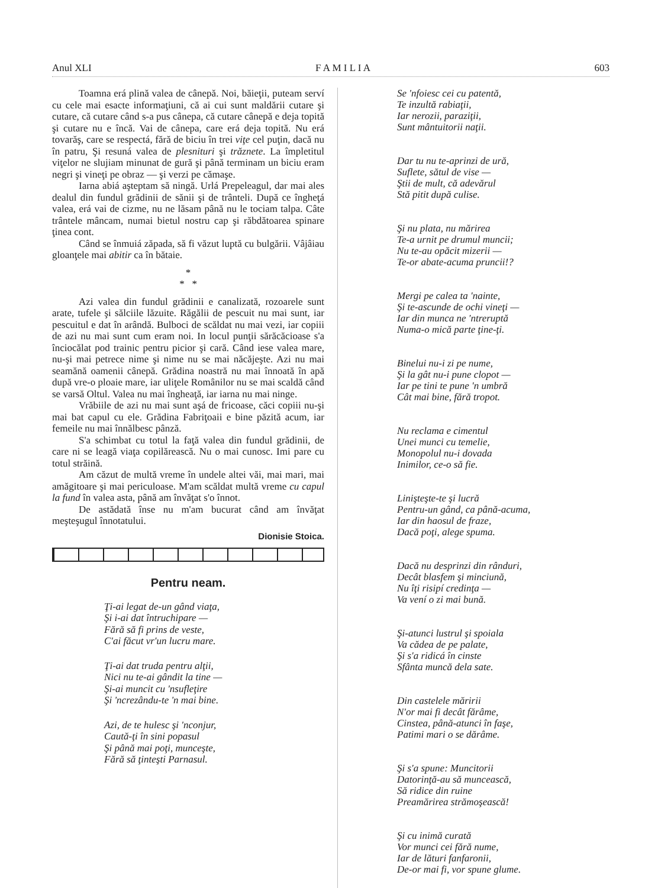Anul XLI F A M I L I A 603
Toamna erá plină valea de cânepă. Noi, băieţii, puteam serví cu cele mai esacte informaţiuni, că ai cui sunt maldării cutare şi cutare, că cutare când s-a pus cânepa, că cutare cânepă e deja topită şi cutare nu e încă. Vai de cânepa, care erá deja topită. Nu erá tovarăş, care se respectá, fără de biciu în trei viţe cel puţin, dacă nu în patru, Şi resuná valea de plesnituri şi trăznete. La împletitul viţelor ne slujiam minunat de gură şi până terminam un biciu eram negri şi vineţi pe obraz — şi verzi pe cămaşe.
Iarna abiá aşteptam să ningă. Urlá Prepeleagul, dar mai ales dealul din fundul grădinii de sănii şi de trânteli. După ce îngheţá valea, erá vai de cizme, nu ne lăsam până nu le tociam talpa. Câte trântele mâncam, numai bietul nostru cap şi răbdătoarea spinare ţinea cont.
Când se înmuiá zăpada, să fi văzut luptă cu bulgării. Vâjâiau gloanţele mai abitir ca în bătaie.
*
* *
Azi valea din fundul grădinii e canalizată, rozoarele sunt arate, tufele şi sălciile lăzuite. Răgălii de pescuit nu mai sunt, iar pescuitul e dat în arândă. Bulboci de scăldat nu mai vezi, iar copiii de azi nu mai sunt cum eram noi. In locul punţii sărăcăcioase s'a înciocălat pod trainic pentru picior şi cară. Când iese valea mare, nu-şi mai petrece nime şi nime nu se mai năcăjeşte. Azi nu mai seamănă oamenii cânepă. Grădina noastră nu mai înnoată în apă după vre-o ploaie mare, iar uliţele Românilor nu se mai scaldă când se varsă Oltul. Valea nu mai îngheaţă, iar iarna nu mai ninge.
Vrăbiile de azi nu mai sunt aşá de fricoase, căci copiii nu-şi mai bat capul cu ele. Grădina Fabriţoaii e bine păzită acum, iar femeile nu mai înnălbesc pânză.
S'a schimbat cu totul la faţă valea din fundul grădinii, de care ni se leagă viaţa copilărească. Nu o mai cunosc. Imi pare cu totul străină.
Am căzut de multă vreme în undele altei văi, mai mari, mai amăgitoare şi mai periculoase. M'am scăldat multă vreme cu capul la fund în valea asta, până am învăţat s'o înnot.
De astădată înse nu m'am bucurat când am învăţat meşteşugul înnotatului.
Dionisie Stoica.
Pentru neam.
Ţi-ai legat de-un gând viaţa,
Şi i-ai dat întruchipare —
Fără să fi prins de veste,
C'ai făcut vr'un lucru mare.
Ţi-ai dat truda pentru alţii,
Nici nu te-ai gândit la tine —
Şi-ai muncit cu 'nsufleţire
Şi 'ncrezându-te 'n mai bine.
Azi, de te hulesc şi 'nconjur,
Caută-ţi în sini popasul
Şi până mai poţi, munceşte,
Fără să ţinteşti Parnasul.
Se 'nfoiesc cei cu patentă,
Te inzultă rabiaţii,
Iar nerozii, paraziţii,
Sunt mântuitorii naţii.
Dar tu nu te-aprinzi de ură,
Suflete, sătul de vise —
Ştii de mult, că adevărul
Stă pitit după culise.
Şi nu plata, nu mărirea
Te-a urnit pe drumul muncii;
Nu te-au opăcit mizerii —
Te-or abate-acuma pruncii!?
Mergi pe calea ta 'nainte,
Şi te-ascunde de ochi vineţi —
Iar din munca ne 'ntreruptă
Numa-o mică parte ţine-ţi.
Binelui nu-i zi pe nume,
Şi la gât nu-i pune clopot —
Iar pe tini te pune 'n umbră
Cât mai bine, fără tropot.
Nu reclama e cimentul
Unei munci cu temelie,
Monopolul nu-i dovada
Inimilor, ce-o să fie.
Linişteşte-te şi lucră
Pentru-un gând, ca până-acuma,
Iar din haosul de fraze,
Dacă poţi, alege spuma.
Dacă nu desprinzi din rânduri,
Decât blasfem şi minciună,
Nu îţi risipí credinţa —
Va vení o zi mai bună.
Şi-atunci lustrul şi spoiala
Va cădea de pe palate,
Şi s'a ridicá în cinste
Sfânta muncă dela sate.
Din castelele măririi
N'or mai fi decât fărâme,
Cinstea, până-atunci în faşe,
Patimi mari o se dărâme.
Şi s'a spune: Muncitorii
Datorinţă-au să muncească,
Să ridice din ruine
Preamărirea strămoşească!
Şi cu inimă curată
Vor munci cei fără nume,
Iar de lături fanfaronii,
De-or mai fi, vor spune glume.